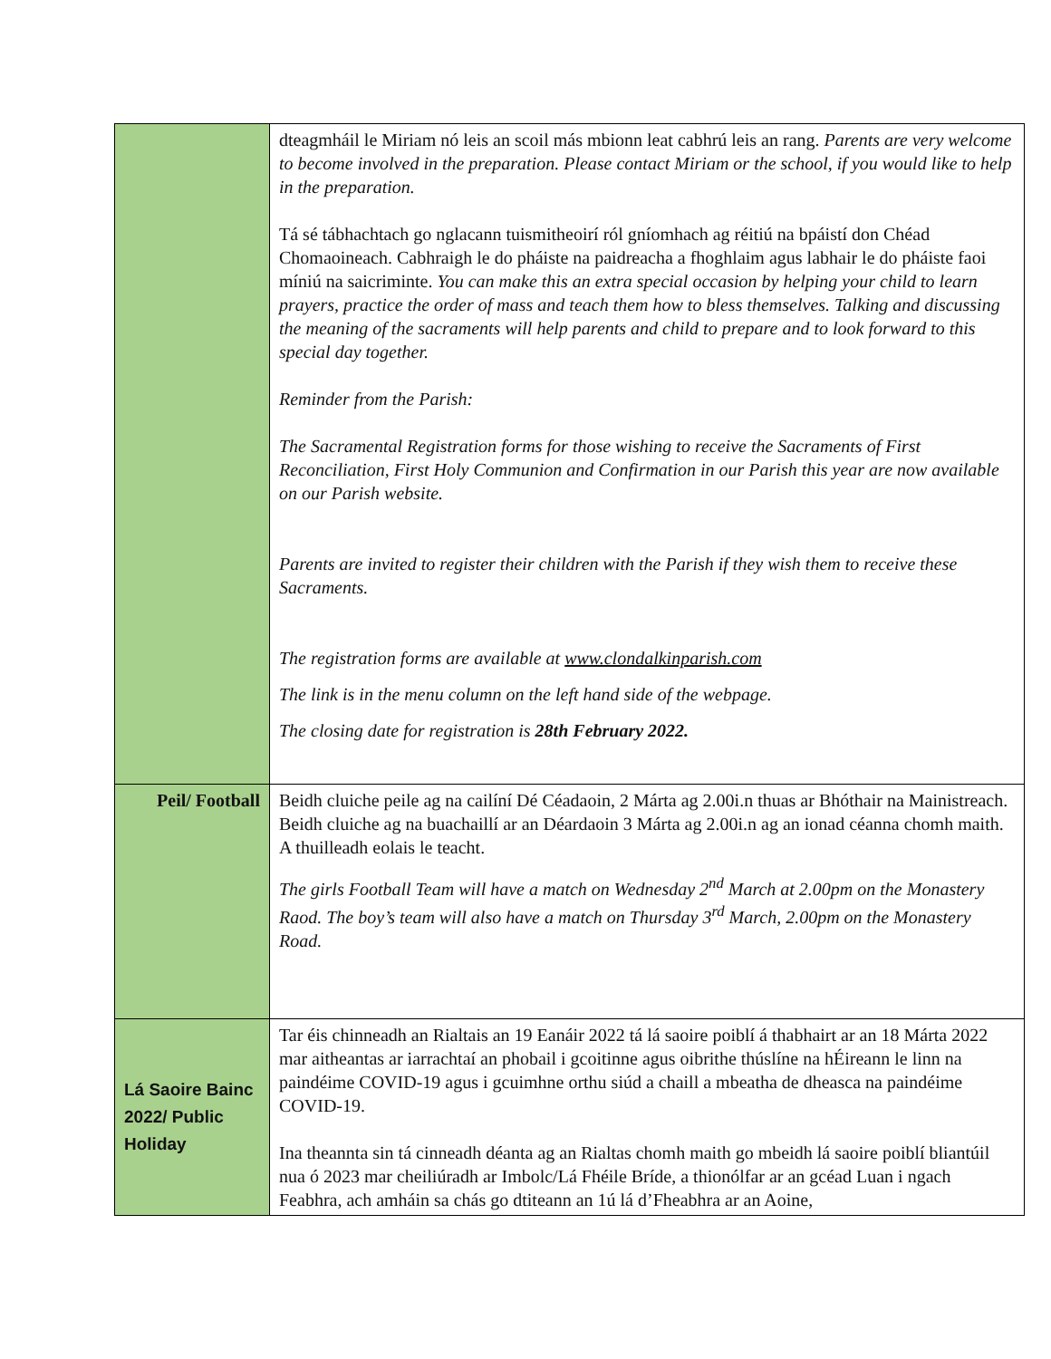| | dteagmháil le Miriam nó leis an scoil más mbionn leat cabhrú leis an rang. Parents are very welcome to become involved in the preparation. Please contact Miriam or the school, if you would like to help in the preparation. Tá sé tábhachtach go nglacann tuismitheoirí ról gníomhach ag réitiú na bpáistí don Chéad Chomaoineach. Cabhraigh le do pháiste na paidreacha a fhoghlaim agus labhair le do pháiste faoi míniú na saicriminte. You can make this an extra special occasion by helping your child to learn prayers, practice the order of mass and teach them how to bless themselves. Talking and discussing the meaning of the sacraments will help parents and child to prepare and to look forward to this special day together. Reminder from the Parish: The Sacramental Registration forms for those wishing to receive the Sacraments of First Reconciliation, First Holy Communion and Confirmation in our Parish this year are now available on our Parish website. Parents are invited to register their children with the Parish if they wish them to receive these Sacraments. The registration forms are available at www.clondalkinparish.com The link is in the menu column on the left hand side of the webpage. The closing date for registration is 28th February 2022. |
| Peil/ Football | Beidh cluiche peile ag na cailíní Dé Céadaoin, 2 Márta ag 2.00i.n thuas ar Bhóthair na Mainistreach. Beidh cluiche ag na buachaillí ar an Déardaoin 3 Márta ag 2.00i.n ag an ionad céanna chomh maith. A thuilleadh eolais le teacht. The girls Football Team will have a match on Wednesday 2<sup>nd</sup> March at 2.00pm on the Monastery Raod. The boy’s team will also have a match on Thursday 3<sup>rd</sup> March, 2.00pm on the Monastery Road. |
| Lá Saoire Bainc 2022/ Public Holiday | Tar éis chinneadh an Rialtais an 19 Eanáir 2022 tá lá saoire poiblí á thabhairt ar an 18 Márta 2022 mar aitheantas ar iarrachtaí an phobail i gcoitinne agus oibrithe thúslíne na hÉireann le linn na paindéime COVID-19 agus i gcuimhne orthu siúd a chaill a mbeatha de dheasca na paindéime COVID-19. Ina theannta sin tá cinneadh déanta ag an Rialtas chomh maith go mbeidh lá saoire poiblí bliantúil nua ó 2023 mar cheiliúradh ar Imbolc/Lá Fhéile Bríde, a thionólfar ar an gcéad Luan i ngach Feabhra, ach amháin sa chás go dtiteann an 1ú lá d’Fheabhra ar an Aoine, |